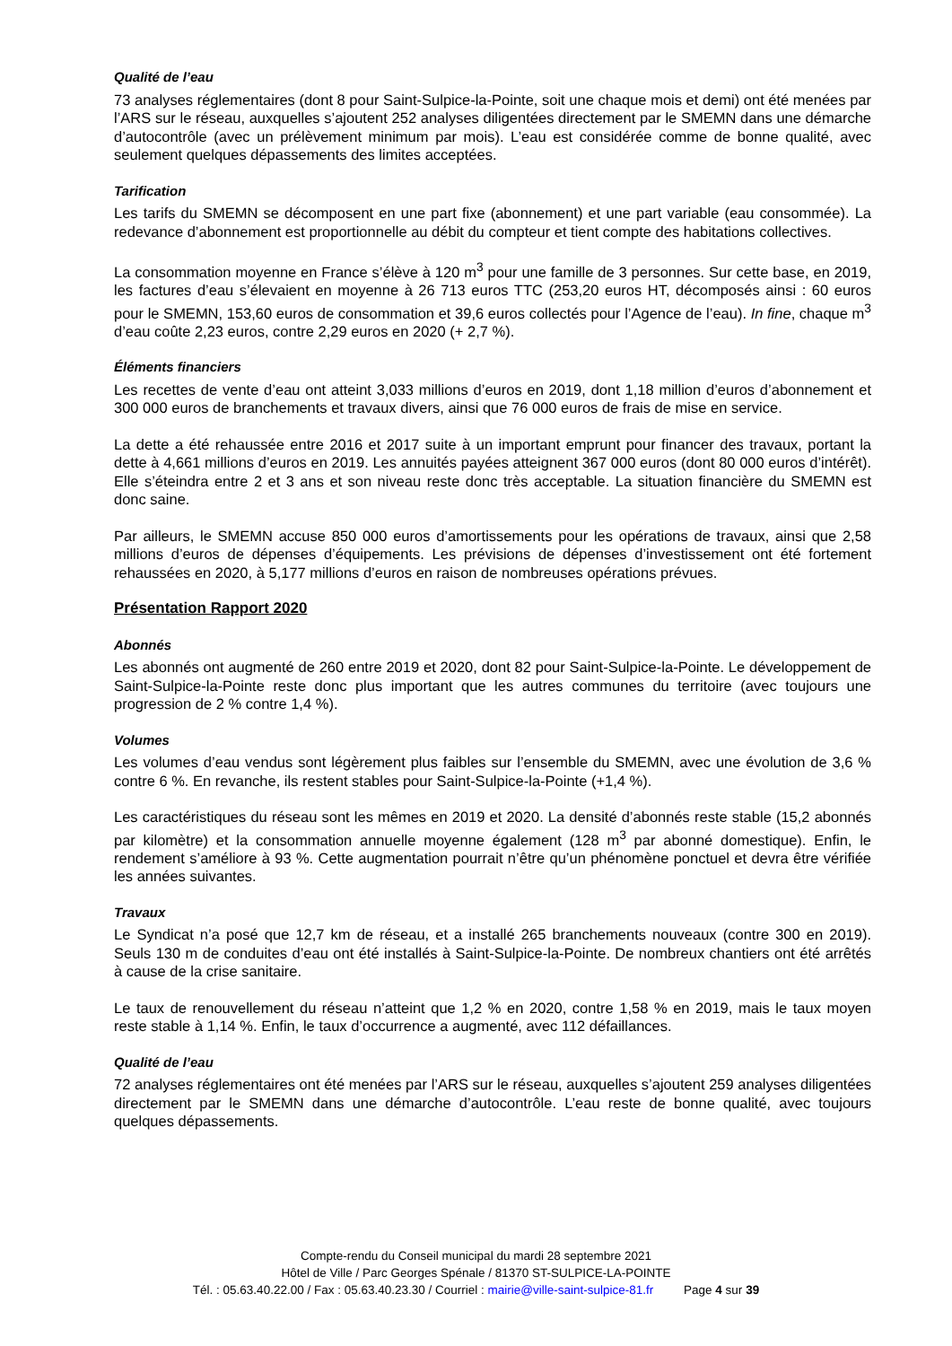Qualité de l’eau
73 analyses réglementaires (dont 8 pour Saint-Sulpice-la-Pointe, soit une chaque mois et demi) ont été menées par l’ARS sur le réseau, auxquelles s’ajoutent 252 analyses diligentées directement par le SMEMN dans une démarche d’autocontrôle (avec un prélèvement minimum par mois). L’eau est considérée comme de bonne qualité, avec seulement quelques dépassements des limites acceptées.
Tarification
Les tarifs du SMEMN se décomposent en une part fixe (abonnement) et une part variable (eau consommée). La redevance d’abonnement est proportionnelle au débit du compteur et tient compte des habitations collectives.
La consommation moyenne en France s’élève à 120 m<sup>3</sup> pour une famille de 3 personnes. Sur cette base, en 2019, les factures d’eau s’élevaient en moyenne à 26 713 euros TTC (253,20 euros HT, décomposés ainsi : 60 euros pour le SMEMN, 153,60 euros de consommation et 39,6 euros collectés pour l’Agence de l’eau). In fine, chaque m<sup>3</sup> d’eau coûte 2,23 euros, contre 2,29 euros en 2020 (+ 2,7 %).
Éléments financiers
Les recettes de vente d’eau ont atteint 3,033 millions d’euros en 2019, dont 1,18 million d’euros d’abonnement et 300 000 euros de branchements et travaux divers, ainsi que 76 000 euros de frais de mise en service.
La dette a été rehaussée entre 2016 et 2017 suite à un important emprunt pour financer des travaux, portant la dette à 4,661 millions d’euros en 2019. Les annuités payées atteignent 367 000 euros (dont 80 000 euros d’intérêt). Elle s’éteindra entre 2 et 3 ans et son niveau reste donc très acceptable. La situation financière du SMEMN est donc saine.
Par ailleurs, le SMEMN accuse 850 000 euros d’amortissements pour les opérations de travaux, ainsi que 2,58 millions d’euros de dépenses d’équipements. Les prévisions de dépenses d’investissement ont été fortement rehaussées en 2020, à 5,177 millions d’euros en raison de nombreuses opérations prévues.
Présentation Rapport 2020
Abonnés
Les abonnés ont augmenté de 260 entre 2019 et 2020, dont 82 pour Saint-Sulpice-la-Pointe. Le développement de Saint-Sulpice-la-Pointe reste donc plus important que les autres communes du territoire (avec toujours une progression de 2 % contre 1,4 %).
Volumes
Les volumes d’eau vendus sont légèrement plus faibles sur l’ensemble du SMEMN, avec une évolution de 3,6 % contre 6 %. En revanche, ils restent stables pour Saint-Sulpice-la-Pointe (+1,4 %).
Les caractéristiques du réseau sont les mêmes en 2019 et 2020. La densité d’abonnés reste stable (15,2 abonnés par kilomètre) et la consommation annuelle moyenne également (128 m<sup>3</sup> par abonné domestique). Enfin, le rendement s’améliore à 93 %. Cette augmentation pourrait n’être qu’un phénomène ponctuel et devra être vérifiée les années suivantes.
Travaux
Le Syndicat n’a posé que 12,7 km de réseau, et a installé 265 branchements nouveaux (contre 300 en 2019). Seuls 130 m de conduites d’eau ont été installés à Saint-Sulpice-la-Pointe. De nombreux chantiers ont été arrêtés à cause de la crise sanitaire.
Le taux de renouvellement du réseau n’atteint que 1,2 % en 2020, contre 1,58 % en 2019, mais le taux moyen reste stable à 1,14 %. Enfin, le taux d’occurrence a augmenté, avec 112 défaillances.
Qualité de l’eau
72 analyses réglementaires ont été menées par l’ARS sur le réseau, auxquelles s’ajoutent 259 analyses diligentées directement par le SMEMN dans une démarche d’autocontrôle. L’eau reste de bonne qualité, avec toujours quelques dépassements.
Compte-rendu du Conseil municipal du mardi 28 septembre 2021
Hôtel de Ville / Parc Georges Spénale / 81370 ST-SULPICE-LA-POINTE
Tél. : 05.63.40.22.00 / Fax : 05.63.40.23.30 / Courriel : mairie@ville-saint-sulpice-81.fr Page 4 sur 39